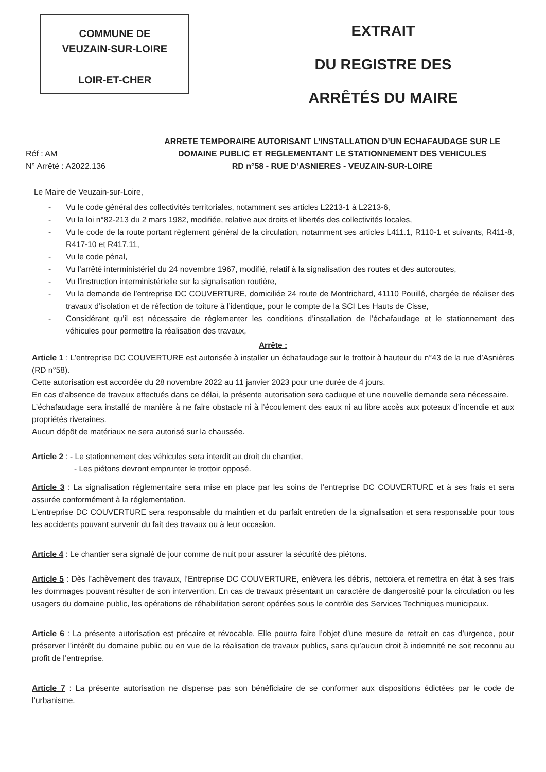COMMUNE DE
VEUZAIN-SUR-LOIRE
LOIR-ET-CHER
EXTRAIT
DU REGISTRE DES
ARRÊTÉS DU MAIRE
Réf : AM
N° Arrêté : A2022.136
ARRETE TEMPORAIRE AUTORISANT L’INSTALLATION D’UN ECHAFAUDAGE SUR LE DOMAINE PUBLIC ET REGLEMENTANT LE STATIONNEMENT DES VEHICULES
RD n°58 - RUE D’ASNIERES - VEUZAIN-SUR-LOIRE
Le Maire de Veuzain-sur-Loire,
- Vu le code général des collectivités territoriales, notamment ses articles L2213-1 à L2213-6,
- Vu la loi n°82-213 du 2 mars 1982, modifiée, relative aux droits et libertés des collectivités locales,
- Vu le code de la route portant règlement général de la circulation, notamment ses articles L411.1, R110-1 et suivants, R411-8, R417-10 et R417.11,
- Vu le code pénal,
- Vu l’arrêté interministériel du 24 novembre 1967, modifié, relatif à la signalisation des routes et des autoroutes,
- Vu l’instruction interministérielle sur la signalisation routière,
- Vu la demande de l’entreprise DC COUVERTURE, domiciliée 24 route de Montrichard, 41110 Pouillé, chargée de réaliser des travaux d’isolation et de réfection de toiture à l’identique, pour le compte de la SCI Les Hauts de Cisse,
- Considérant qu’il est nécessaire de réglementer les conditions d’installation de l’échafaudage et le stationnement des véhicules pour permettre la réalisation des travaux,
Arrête :
Article 1 : L’entreprise DC COUVERTURE est autorisée à installer un échafaudage sur le trottoir à hauteur du n°43 de la rue d’Asnières (RD n°58).
Cette autorisation est accordée du 28 novembre 2022 au 11 janvier 2023 pour une durée de 4 jours.
En cas d’absence de travaux effectués dans ce délai, la présente autorisation sera caduque et une nouvelle demande sera nécessaire.
L’échafaudage sera installé de manière à ne faire obstacle ni à l’écoulement des eaux ni au libre accès aux poteaux d’incendie et aux propriétés riveraines.
Aucun dépôt de matériaux ne sera autorisé sur la chaussée.
Article 2 : - Le stationnement des véhicules sera interdit au droit du chantier,
- Les piétons devront emprunter le trottoir opposé.
Article 3 : La signalisation réglementaire sera mise en place par les soins de l’entreprise DC COUVERTURE et à ses frais et sera assurée conformément à la réglementation.
L’entreprise DC COUVERTURE sera responsable du maintien et du parfait entretien de la signalisation et sera responsable pour tous les accidents pouvant survenir du fait des travaux ou à leur occasion.
Article 4 : Le chantier sera signalé de jour comme de nuit pour assurer la sécurité des piétons.
Article 5 : Dès l’achèvement des travaux, l’Entreprise DC COUVERTURE, enlèvera les débris, nettoiera et remettra en état à ses frais les dommages pouvant résulter de son intervention. En cas de travaux présentant un caractère de dangerosité pour la circulation ou les usagers du domaine public, les opérations de réhabilitation seront opérées sous le contrôle des Services Techniques municipaux.
Article 6 : La présente autorisation est précaire et révocable. Elle pourra faire l’objet d’une mesure de retrait en cas d’urgence, pour préserver l’intérêt du domaine public ou en vue de la réalisation de travaux publics, sans qu’aucun droit à indemnité ne soit reconnu au profit de l’entreprise.
Article 7 : La présente autorisation ne dispense pas son bénéficiaire de se conformer aux dispositions édictées par le code de l’urbanisme.